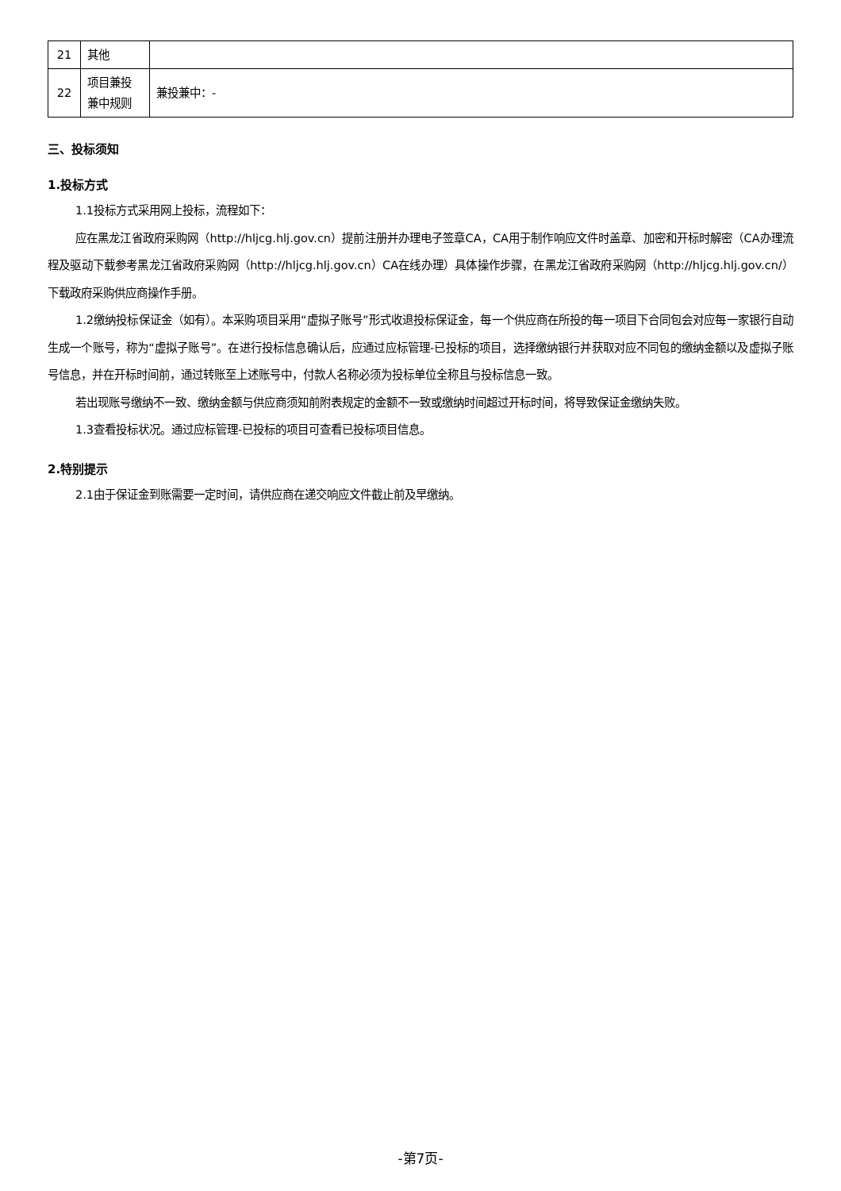| 21 | 其他 | |
| 22 | 项目兼投 兼中规则 | 兼投兼中：- |
三、投标须知
1.投标方式
1.1投标方式采用网上投标，流程如下：
应在黑龙江省政府采购网（http://hljcg.hlj.gov.cn）提前注册并办理电子签章CA，CA用于制作响应文件时盖章、加密和开标时解密（CA办理流程及驱动下载参考黑龙江省政府采购网（http://hljcg.hlj.gov.cn）CA在线办理）具体操作步骤，在黑龙江省政府采购网（http://hljcg.hlj.gov.cn/）下载政府采购供应商操作手册。
1.2缴纳投标保证金（如有）。本采购项目采用“虚拟子账号”形式收退投标保证金，每一个供应商在所投的每一项目下合同包会对应每一家银行自动生成一个账号，称为“虚拟子账号”。在进行投标信息确认后，应通过应标管理-已投标的项目，选择缴纳银行并获取对应不同包的缴纳金额以及虚拟子账号信息，并在开标时间前，通过转账至上述账号中，付款人名称必须为投标单位全称且与投标信息一致。
若出现账号缴纳不一致、缴纳金额与供应商须知前附表规定的金额不一致或缴纳时间超过开标时间，将导致保证金缴纳失败。
1.3查看投标状况。通过应标管理-已投标的项目可查看已投标项目信息。
2.特别提示
2.1由于保证金到账需要一定时间，请供应商在递交响应文件截止前及早缴纳。
-第7页-